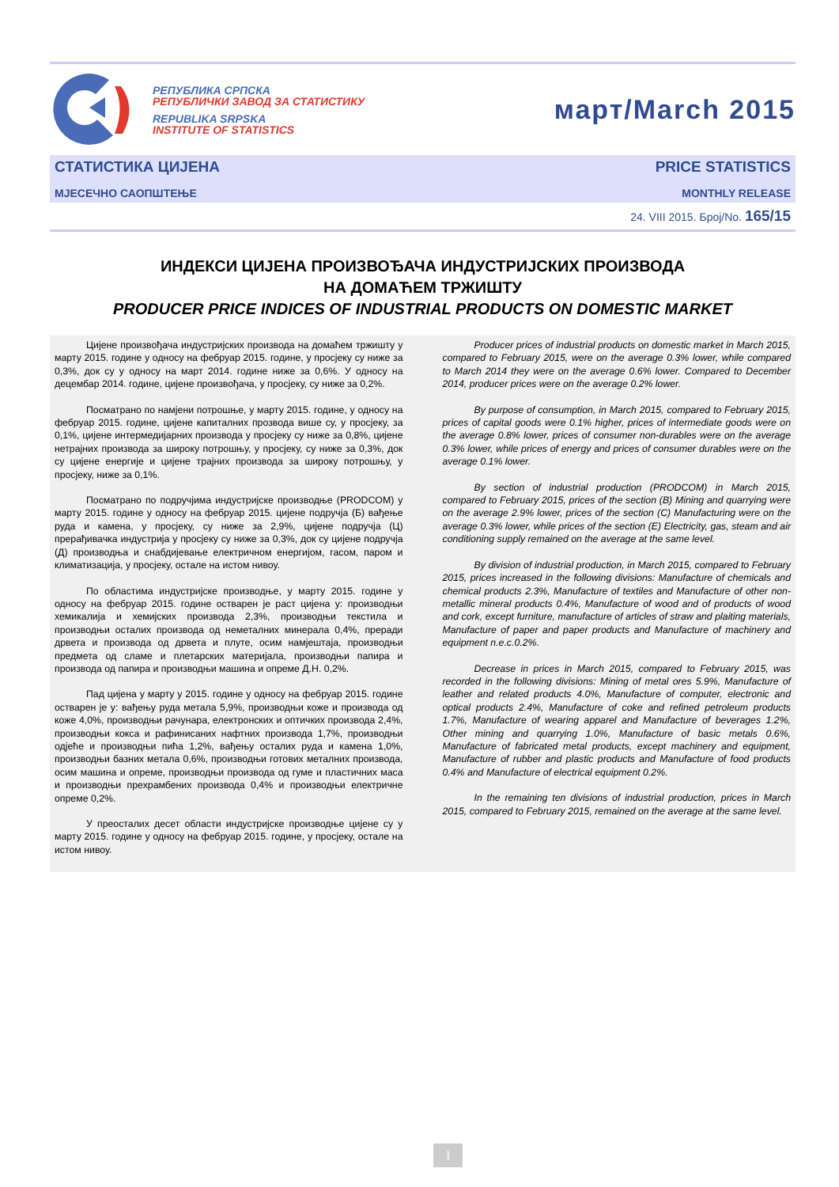РЕПУБЛИКА СРПСКА
РЕПУБЛИЧКИ ЗАВОД ЗА СТАТИСТИКУ
REPUBLIKA SRPSKA
INSTITUTE OF STATISTICS
март/March 2015
СТАТИСТИКА ЦИЈЕНА
МЈЕСЕЧНО САОПШТЕЊЕ
PRICE STATISTICS
MONTHLY RELEASE
24. VIII 2015. Број/No. 165/15
ИНДЕКСИ ЦИЈЕНА ПРОИЗВОЂАЧА ИНДУСТРИЈСКИХ ПРОИЗВОДА
НА ДОМАЋЕМ ТРЖИШТУ
PRODUCER PRICE INDICES OF INDUSTRIAL PRODUCTS ON DOMESTIC MARKET
Цијене произвођача индустријских производа на домаћем тржишту у марту 2015. године у односу на фебруар 2015. године, у просјеку су ниже за 0,3%, док су у односу на март 2014. године ниже за 0,6%. У односу на децембар 2014. године, цијене произвођача, у просјеку, су ниже за 0,2%.
Посматрано по намјени потрошње, у марту 2015. године, у односу на фебруар 2015. године, цијене капиталних прозвода више су, у просјеку, за 0,1%, цијене интермедијарних производа у просјеку су ниже за 0,8%, цијене нетрајних производа за широку потрошњу, у просјеку, су ниже за 0,3%, док су цијене енергије и цијене трајних производа за широку потрошњу, у просјеку, ниже за 0,1%.
Посматрано по подручјима индустријске производње (PRODCOM) у марту 2015. године у односу на фебруар 2015. цијене подручја (Б) вађење руда и камена, у просјеку, су ниже за 2,9%, цијене подручја (Ц) прерађивачка индустрија у просјеку су ниже за 0,3%, док су цијене подручја (Д) производња и снабдијевање електричном енергијом, гасом, паром и климатизација, у просјеку, остале на истом нивоу.
По областима индустријске производње, у марту 2015. године у односу на фебруар 2015. године остварен је раст цијена у: производњи хемикалија и хемијских производа 2,3%, производњи текстила и производњи осталих производа од неметалних минерала 0,4%, преради дрвета и производа од дрвета и плуте, осим намјештаја, производњи предмета од сламе и плетарских материјала, производњи папира и производа од папира и производњи машина и опреме Д.Н. 0,2%.
Пад цијена у марту у 2015. године у односу на фебруар 2015. године остварен је у: вађењу руда метала 5,9%, производњи коже и производа од коже 4,0%, производњи рачунара, електронских и оптичких производа 2,4%, производњи кокса и рафинисаних нафтних производа 1,7%, производњи одјеће и производњи пића 1,2%, вађењу осталих руда и камена 1,0%, производњи базних метала 0,6%, производњи готових металних производа, осим машина и опреме, производњи производа од гуме и пластичних маса и производњи прехрамбених производа 0,4% и производњи електричне опреме 0,2%.
У преосталих десет области индустријске производње цијене су у марту 2015. године у односу на фебруар 2015. године, у просјеку, остале на истом нивоу.
Producer prices of industrial products on domestic market in March 2015, compared to February 2015, were on the average 0.3% lower, while compared to March 2014 they were on the average 0.6% lower. Compared to December 2014, producer prices were on the average 0.2% lower.
By purpose of consumption, in March 2015, compared to February 2015, prices of capital goods were 0.1% higher, prices of intermediate goods were on the average 0.8% lower, prices of consumer non-durables were on the average 0.3% lower, while prices of energy and prices of consumer durables were on the average 0.1% lower.
By section of industrial production (PRODCOM) in March 2015, compared to February 2015, prices of the section (B) Mining and quarrying were on the average 2.9% lower, prices of the section (C) Manufacturing were on the average 0.3% lower, while prices of the section (E) Electricity, gas, steam and air conditioning supply remained on the average at the same level.
By division of industrial production, in March 2015, compared to February 2015, prices increased in the following divisions: Manufacture of chemicals and chemical products 2.3%, Manufacture of textiles and Manufacture of other non-metallic mineral products 0.4%, Manufacture of wood and of products of wood and cork, except furniture, manufacture of articles of straw and plaiting materials, Manufacture of paper and paper products and Manufacture of machinery and equipment n.e.c.0.2%.
Decrease in prices in March 2015, compared to February 2015, was recorded in the following divisions: Mining of metal ores 5.9%, Manufacture of leather and related products 4.0%, Manufacture of computer, electronic and optical products 2.4%, Manufacture of coke and refined petroleum products 1.7%, Manufacture of wearing apparel and Manufacture of beverages 1.2%, Other mining and quarrying 1.0%, Manufacture of basic metals 0.6%, Manufacture of fabricated metal products, except machinery and equipment, Manufacture of rubber and plastic products and Manufacture of food products 0.4% and Manufacture of electrical equipment 0.2%.
In the remaining ten divisions of industrial production, prices in March 2015, compared to February 2015, remained on the average at the same level.
1